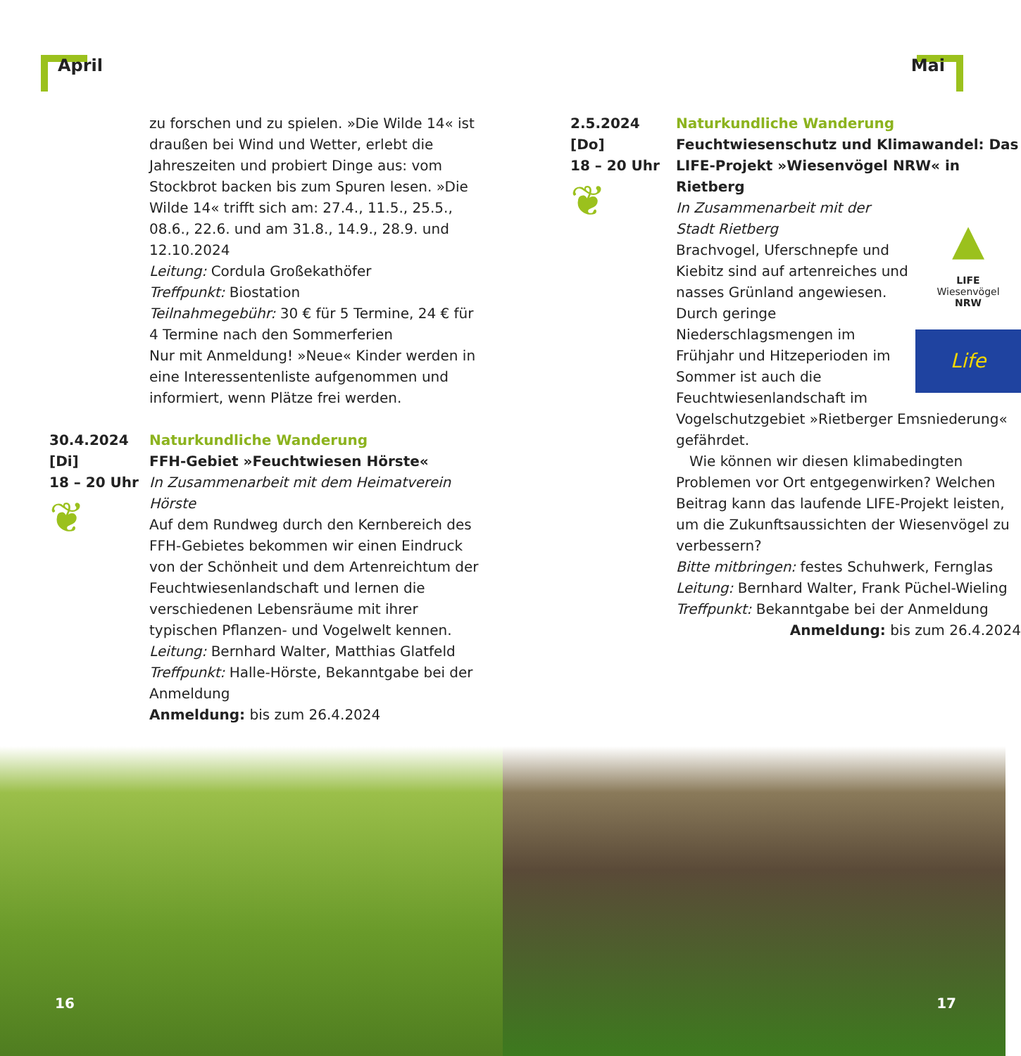April
zu forschen und zu spielen. »Die Wilde 14« ist draußen bei Wind und Wetter, erlebt die Jahreszeiten und probiert Dinge aus: vom Stockbrot backen bis zum Spuren lesen. »Die Wilde 14« trifft sich am: 27.4., 11.5., 25.5., 08.6., 22.6. und am 31.8., 14.9., 28.9. und 12.10.2024
Leitung: Cordula Großekathöfer
Treffpunkt: Biostation
Teilnahmegebühr: 30 € für 5 Termine, 24 € für 4 Termine nach den Sommerferien
Nur mit Anmeldung! »Neue« Kinder werden in eine Interessentenliste aufgenommen und informiert, wenn Plätze frei werden.
30.4.2024
[Di]
18 – 20 Uhr
❦
Naturkundliche Wanderung
FFH-Gebiet »Feuchtwiesen Hörste«
In Zusammenarbeit mit dem Heimatverein Hörste
Auf dem Rundweg durch den Kernbereich des FFH-Gebietes bekommen wir einen Eindruck von der Schönheit und dem Artenreichtum der Feuchtwiesenlandschaft und lernen die verschiedenen Lebensräume mit ihrer typischen Pflanzen- und Vogelwelt kennen.
Leitung: Bernhard Walter, Matthias Glatfeld
Treffpunkt: Halle-Hörste, Bekanntgabe bei der Anmeldung
Anmeldung: bis zum 26.4.2024
16
Mai
2.5.2024
[Do]
18 – 20 Uhr
❦
Naturkundliche Wanderung
Feuchtwiesenschutz und Klimawandel: Das LIFE-Projekt »Wiesenvögel NRW« in Rietberg
▲
LIFE
Wiesenvögel
NRW
Life
In Zusammenarbeit mit der Stadt Rietberg
Brachvogel, Uferschnepfe und Kiebitz sind auf artenreiches und nasses Grünland angewiesen. Durch geringe Niederschlagsmengen im Frühjahr und Hitzeperioden im Sommer ist auch die Feuchtwiesenlandschaft im Vogelschutzgebiet »Rietberger Emsniederung« gefährdet.
Wie können wir diesen klimabedingten Problemen vor Ort entgegenwirken? Welchen Beitrag kann das laufende LIFE-Projekt leisten, um die Zukunftsaussichten der Wiesenvögel zu verbessern?
Bitte mitbringen: festes Schuhwerk, Fernglas
Leitung: Bernhard Walter, Frank Püchel-Wieling
Treffpunkt: Bekanntgabe bei der Anmeldung
Anmeldung: bis zum 26.4.2024
17